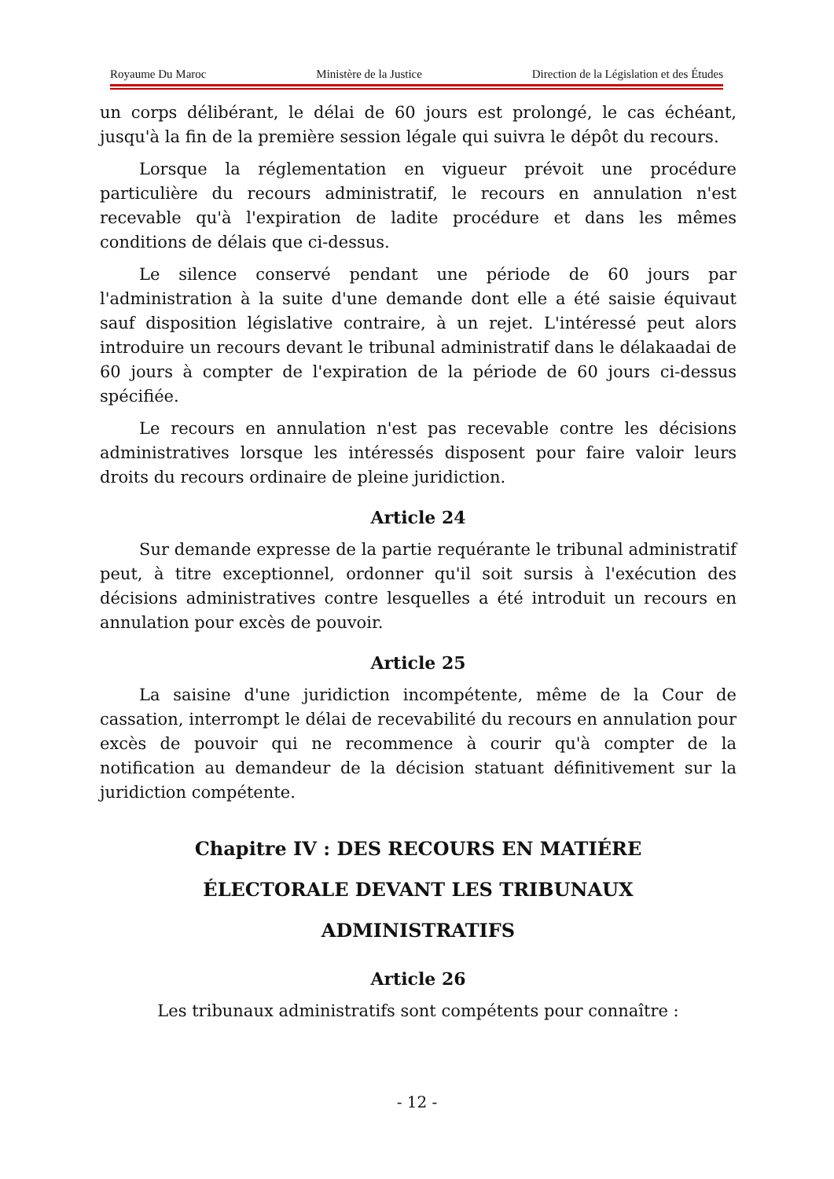Royaume Du Maroc Ministère de la Justice Direction de la Législation et des Études
un corps délibérant, le délai de 60 jours est prolongé, le cas échéant, jusqu'à la fin de la première session légale qui suivra le dépôt du recours.
Lorsque la réglementation en vigueur prévoit une procédure particulière du recours administratif, le recours en annulation n'est recevable qu'à l'expiration de ladite procédure et dans les mêmes conditions de délais que ci-dessus.
Le silence conservé pendant une période de 60 jours par l'administration à la suite d'une demande dont elle a été saisie équivaut sauf disposition législative contraire, à un rejet. L'intéressé peut alors introduire un recours devant le tribunal administratif dans le délakaadai de 60 jours à compter de l'expiration de la période de 60 jours ci-dessus spécifiée.
Le recours en annulation n'est pas recevable contre les décisions administratives lorsque les intéressés disposent pour faire valoir leurs droits du recours ordinaire de pleine juridiction.
Article 24
Sur demande expresse de la partie requérante le tribunal administratif peut, à titre exceptionnel, ordonner qu'il soit sursis à l'exécution des décisions administratives contre lesquelles a été introduit un recours en annulation pour excès de pouvoir.
Article 25
La saisine d'une juridiction incompétente, même de la Cour de cassation, interrompt le délai de recevabilité du recours en annulation pour excès de pouvoir qui ne recommence à courir qu'à compter de la notification au demandeur de la décision statuant définitivement sur la juridiction compétente.
Chapitre IV : DES RECOURS EN MATIÉRE
ÉLECTORALE DEVANT LES TRIBUNAUX
ADMINISTRATIFS
Article 26
Les tribunaux administratifs sont compétents pour connaître :
- 12 -